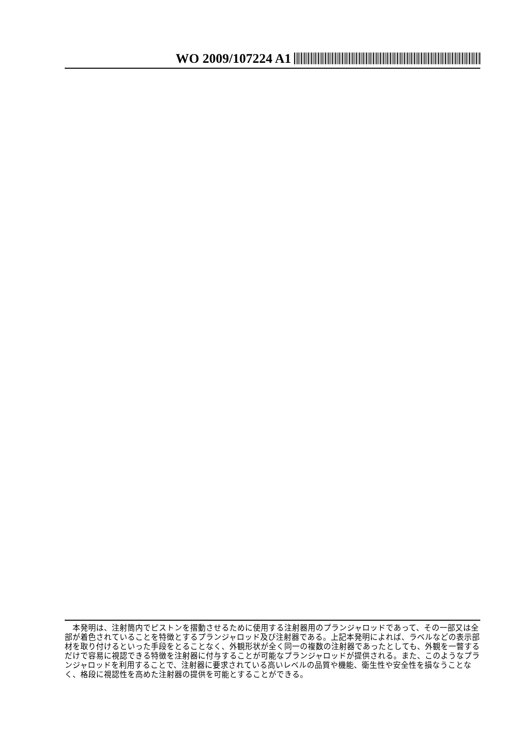WO 2009/107224 A1
　本発明は、注射筒内でピストンを摺動させるために使用する注射器用のプランジャロッドであって、その一部又は全部が着色されていることを特徴とするプランジャロッド及び注射器である。上記本発明によれば、ラベルなどの表示部材を取り付けるといった手段をとることなく、外観形状が全く同一の複数の注射器であったとしても、外観を一瞥するだけで容易に視認できる特徴を注射器に付与することが可能なプランジャロッドが提供される。また、このようなプランジャロッドを利用することで、注射器に要求されている高いレベルの品質や機能、衛生性や安全性を損なうことなく、格段に視認性を高めた注射器の提供を可能とすることができる。